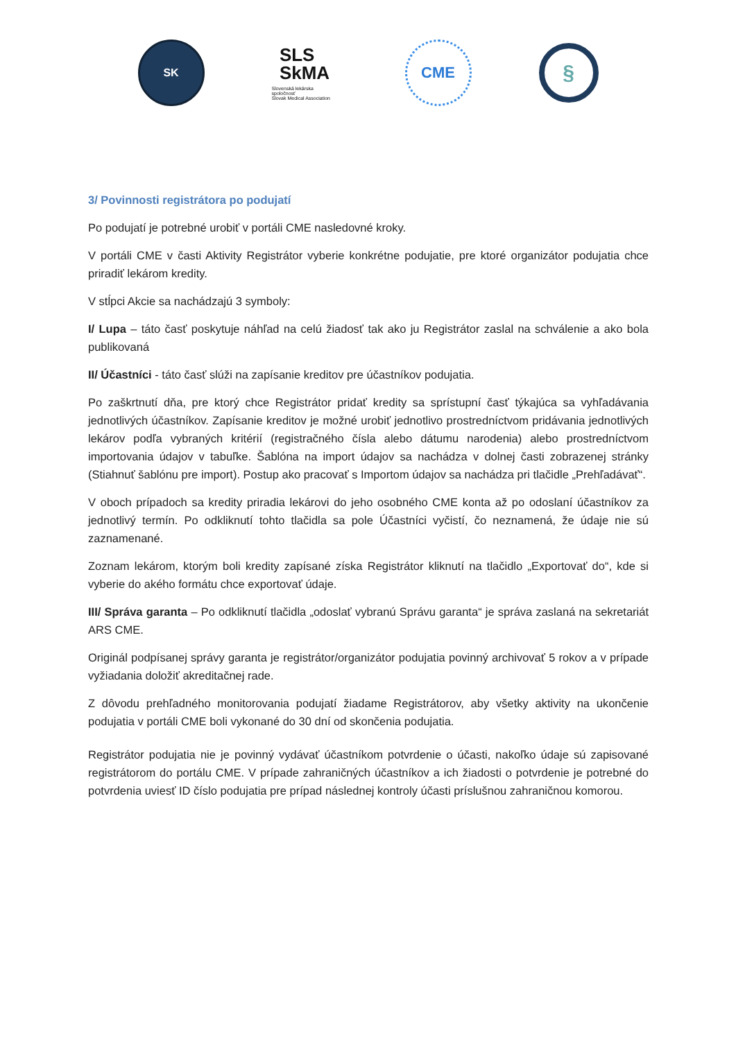SK
SLS
SkMA
Slovenská lekárska spoločnosť
Slovak Medical Association
CME
§
3/ Povinnosti registrátora po podujatí
Po podujatí je potrebné urobiť v portáli CME nasledovné kroky.
V portáli CME v časti Aktivity Registrátor vyberie konkrétne podujatie, pre ktoré organizátor podujatia chce priradiť lekárom kredity.
V stĺpci Akcie sa nachádzajú 3 symboly:
I/ Lupa – táto časť poskytuje náhľad na celú žiadosť tak ako ju Registrátor zaslal na schválenie a ako bola publikovaná
II/ Účastníci - táto časť slúži na zapísanie kreditov pre účastníkov podujatia.
Po zaškrtnutí dňa, pre ktorý chce Registrátor pridať kredity sa sprístupní časť týkajúca sa vyhľadávania jednotlivých účastníkov. Zapísanie kreditov je možné urobiť jednotlivo prostredníctvom pridávania jednotlivých lekárov podľa vybraných kritérií (registračného čísla alebo dátumu narodenia) alebo prostredníctvom importovania údajov v tabuľke. Šablóna na import údajov sa nachádza v dolnej časti zobrazenej stránky (Stiahnuť šablónu pre import). Postup ako pracovať s Importom údajov sa nachádza pri tlačidle „Prehľadávať“.
V oboch prípadoch sa kredity priradia lekárovi do jeho osobného CME konta až po odoslaní účastníkov za jednotlivý termín. Po odkliknutí tohto tlačidla sa pole Účastníci vyčistí, čo neznamená, že údaje nie sú zaznamenané.
Zoznam lekárom, ktorým boli kredity zapísané získa Registrátor kliknutí na tlačidlo „Exportovať do“, kde si vyberie do akého formátu chce exportovať údaje.
III/ Správa garanta – Po odkliknutí tlačidla „odoslať vybranú Správu garanta“ je správa zaslaná na sekretariát ARS CME.
Originál podpísanej správy garanta je registrátor/organizátor podujatia povinný archivovať 5 rokov a v prípade vyžiadania doložiť akreditačnej rade.
Z dôvodu prehľadného monitorovania podujatí žiadame Registrátorov, aby všetky aktivity na ukončenie podujatia v portáli CME boli vykonané do 30 dní od skončenia podujatia.
Registrátor podujatia nie je povinný vydávať účastníkom potvrdenie o účasti, nakoľko údaje sú zapisované registrátorom do portálu CME. V prípade zahraničných účastníkov a ich žiadosti o potvrdenie je potrebné do potvrdenia uviesť ID číslo podujatia pre prípad následnej kontroly účasti príslušnou zahraničnou komorou.